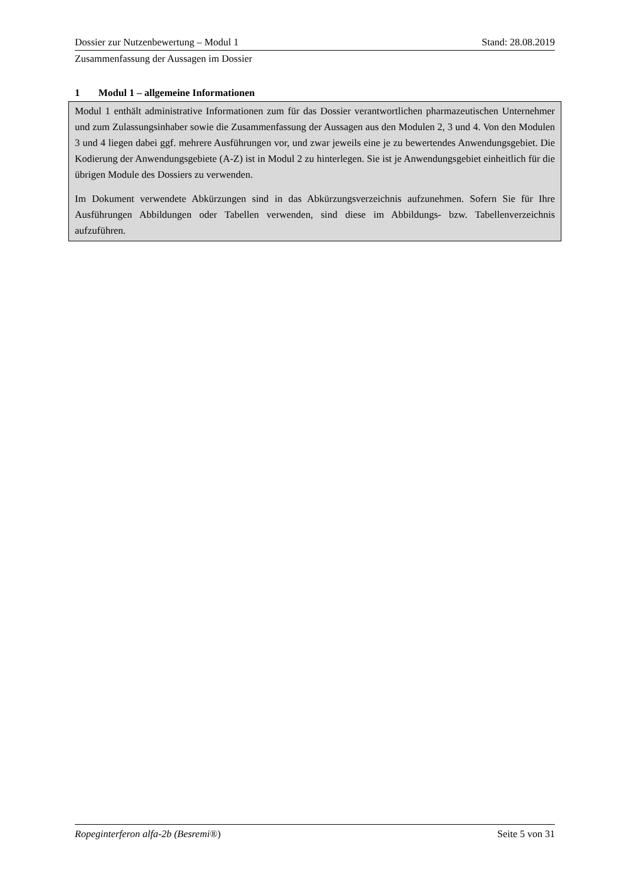Dossier zur Nutzenbewertung – Modul 1 Stand: 28.08.2019
Zusammenfassung der Aussagen im Dossier
1 Modul 1 – allgemeine Informationen
Modul 1 enthält administrative Informationen zum für das Dossier verantwortlichen pharmazeutischen Unternehmer und zum Zulassungsinhaber sowie die Zusammenfassung der Aussagen aus den Modulen 2, 3 und 4. Von den Modulen 3 und 4 liegen dabei ggf. mehrere Ausführungen vor, und zwar jeweils eine je zu bewertendes Anwendungsgebiet. Die Kodierung der Anwendungsgebiete (A-Z) ist in Modul 2 zu hinterlegen. Sie ist je Anwendungsgebiet einheitlich für die übrigen Module des Dossiers zu verwenden.
Im Dokument verwendete Abkürzungen sind in das Abkürzungsverzeichnis aufzunehmen. Sofern Sie für Ihre Ausführungen Abbildungen oder Tabellen verwenden, sind diese im Abbildungs- bzw. Tabellenverzeichnis aufzuführen.
Ropeginterferon alfa-2b (Besremi®) Seite 5 von 31